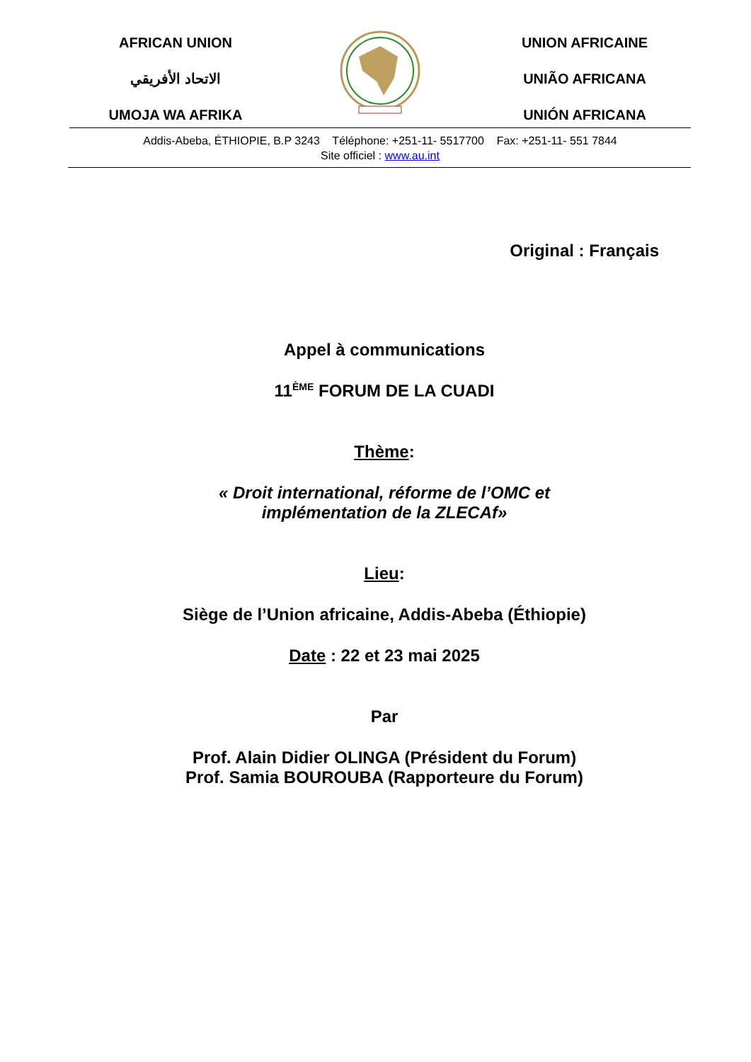AFRICAN UNION
الاتحاد الأفريقي
UMOJA WA AFRIKA
UNION AFRICAINE
UNIÃO AFRICANA
UNIÓN AFRICANA
Addis-Abeba, ÉTHIOPIE, B.P 3243 Téléphone: +251-11- 5517700 Fax: +251-11- 551 7844
Site officiel : www.au.int
Original : Français
Appel à communications
11<sup>ÈME</sup> FORUM DE LA CUADI
Thème:
« Droit international, réforme de l’OMC et
implémentation de la ZLECAf»
Lieu:
Siège de l’Union africaine, Addis-Abeba (Éthiopie)
Date : 22 et 23 mai 2025
Par
Prof. Alain Didier OLINGA (Président du Forum)
Prof. Samia BOUROUBA (Rapporteure du Forum)